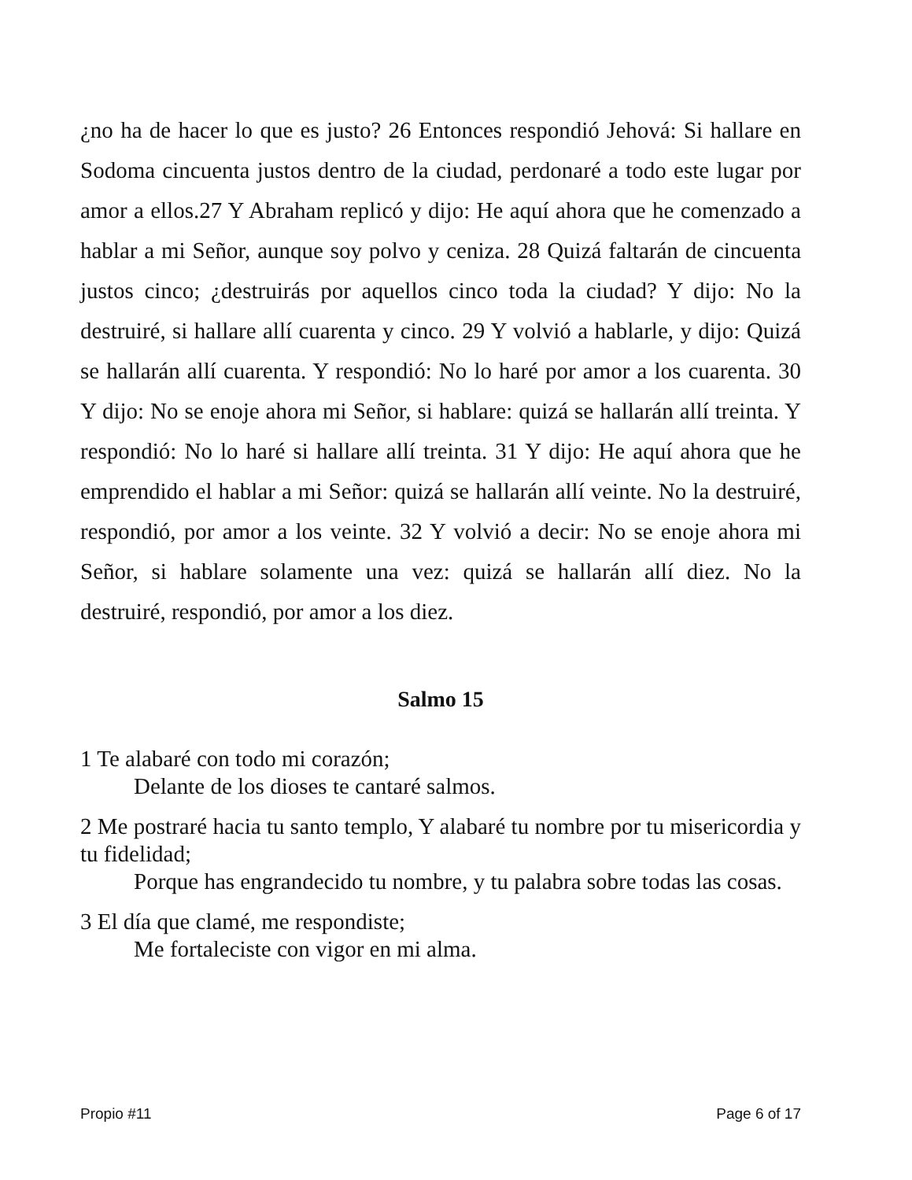¿no ha de hacer lo que es justo? 26 Entonces respondió Jehová: Si hallare en Sodoma cincuenta justos dentro de la ciudad, perdonaré a todo este lugar por amor a ellos.27 Y Abraham replicó y dijo: He aquí ahora que he comenzado a hablar a mi Señor, aunque soy polvo y ceniza. 28 Quizá faltarán de cincuenta justos cinco; ¿destruirás por aquellos cinco toda la ciudad? Y dijo: No la destruiré, si hallare allí cuarenta y cinco. 29 Y volvió a hablarle, y dijo: Quizá se hallarán allí cuarenta. Y respondió: No lo haré por amor a los cuarenta. 30 Y dijo: No se enoje ahora mi Señor, si hablare: quizá se hallarán allí treinta. Y respondió: No lo haré si hallare allí treinta. 31 Y dijo: He aquí ahora que he emprendido el hablar a mi Señor: quizá se hallarán allí veinte. No la destruiré, respondió, por amor a los veinte. 32 Y volvió a decir: No se enoje ahora mi Señor, si hablare solamente una vez: quizá se hallarán allí diez. No la destruiré, respondió, por amor a los diez.
Salmo 15
1 Te alabaré con todo mi corazón;
Delante de los dioses te cantaré salmos.
2 Me postraré hacia tu santo templo, Y alabaré tu nombre por tu misericordia y tu fidelidad;
Porque has engrandecido tu nombre, y tu palabra sobre todas las cosas.
3 El día que clamé, me respondiste;
Me fortaleciste con vigor en mi alma.
Propio #11 Page 6 of 17